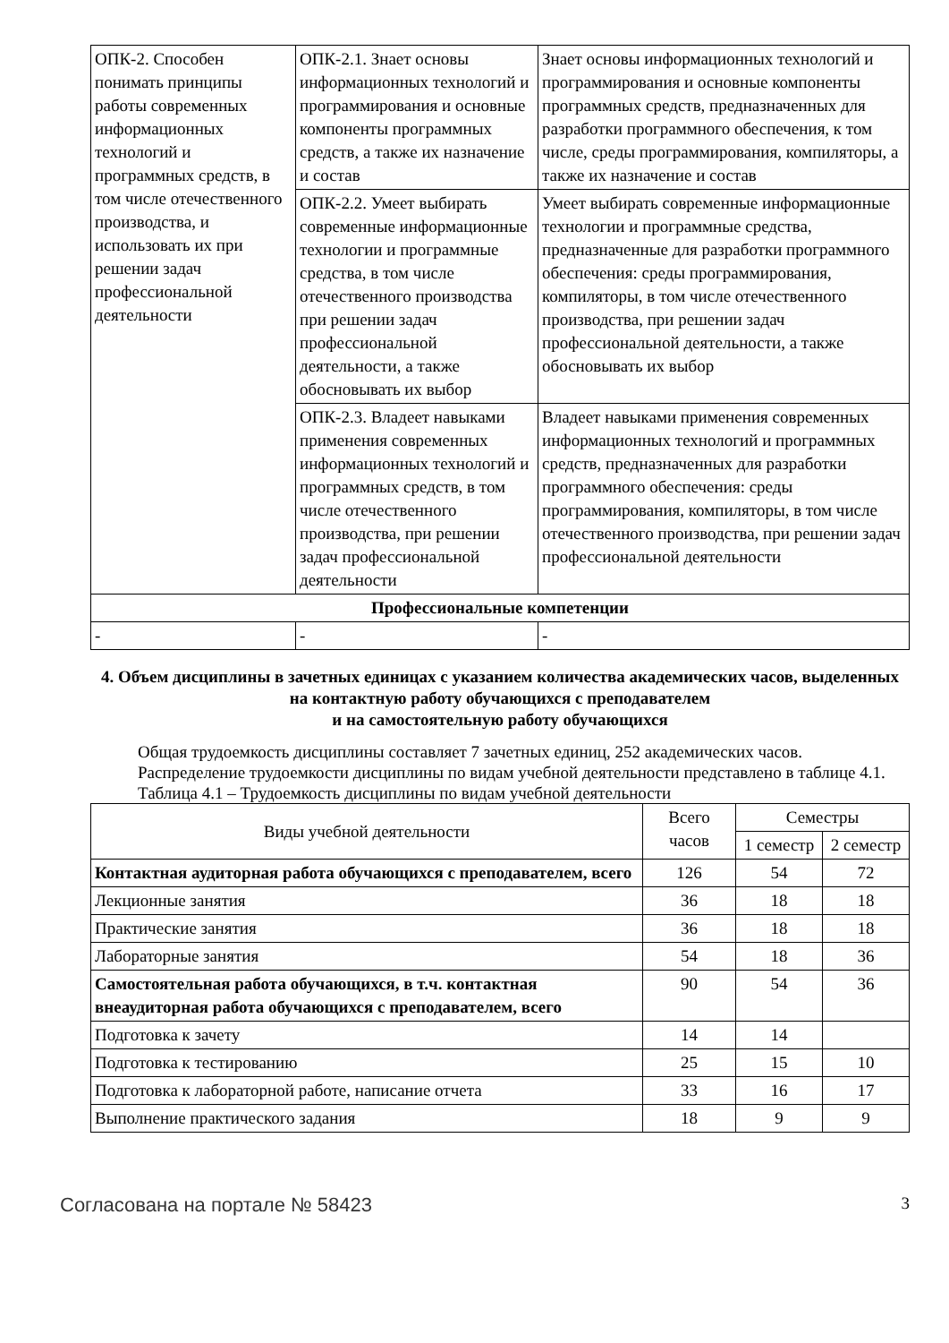| ОПК-2. Способен понимать принципы работы современных информационных технологий и программных средств, в том числе отечественного производства, и использовать их при решении задач профессиональной деятельности | ОПК-2.1. Знает основы информационных технологий и программирования и основные компоненты программных средств, а также их назначение и состав | Знает основы информационных технологий и программирования и основные компоненты программных средств, предназначенных для разработки программного обеспечения, к том числе, среды программирования, компиляторы, а также их назначение и состав |
| | ОПК-2.2. Умеет выбирать современные информационные технологии и программные средства, в том числе отечественного производства при решении задач профессиональной деятельности, а также обосновывать их выбор | Умеет выбирать современные информационные технологии и программные средства, предназначенные для разработки программного обеспечения: среды программирования, компиляторы, в том числе отечественного производства, при решении задач профессиональной деятельности, а также обосновывать их выбор |
| | ОПК-2.3. Владеет навыками применения современных информационных технологий и программных средств, в том числе отечественного производства, при решении задач профессиональной деятельности | Владеет навыками применения современных информационных технологий и программных средств, предназначенных для разработки программного обеспечения: среды программирования, компиляторы, в том числе отечественного производства, при решении задач профессиональной деятельности |
| Профессиональные компетенции | | |
| - | - | - |
4. Объем дисциплины в зачетных единицах с указанием количества академических часов, выделенных на контактную работу обучающихся с преподавателем
и на самостоятельную работу обучающихся
Общая трудоемкость дисциплины составляет 7 зачетных единиц, 252 академических часов.
Распределение трудоемкости дисциплины по видам учебной деятельности представлено в таблице 4.1.
Таблица 4.1 – Трудоемкость дисциплины по видам учебной деятельности
| Виды учебной деятельности | Всего часов | Семестры | |
| --- | --- | --- | --- |
| | | 1 семестр | 2 семестр |
| Контактная аудиторная работа обучающихся с преподавателем, всего | 126 | 54 | 72 |
| Лекционные занятия | 36 | 18 | 18 |
| Практические занятия | 36 | 18 | 18 |
| Лабораторные занятия | 54 | 18 | 36 |
| Самостоятельная работа обучающихся, в т.ч. контактная внеаудиторная работа обучающихся с преподавателем, всего | 90 | 54 | 36 |
| Подготовка к зачету | 14 | 14 | |
| Подготовка к тестированию | 25 | 15 | 10 |
| Подготовка к лабораторной работе, написание отчета | 33 | 16 | 17 |
| Выполнение практического задания | 18 | 9 | 9 |
Согласована на портале № 58423 3